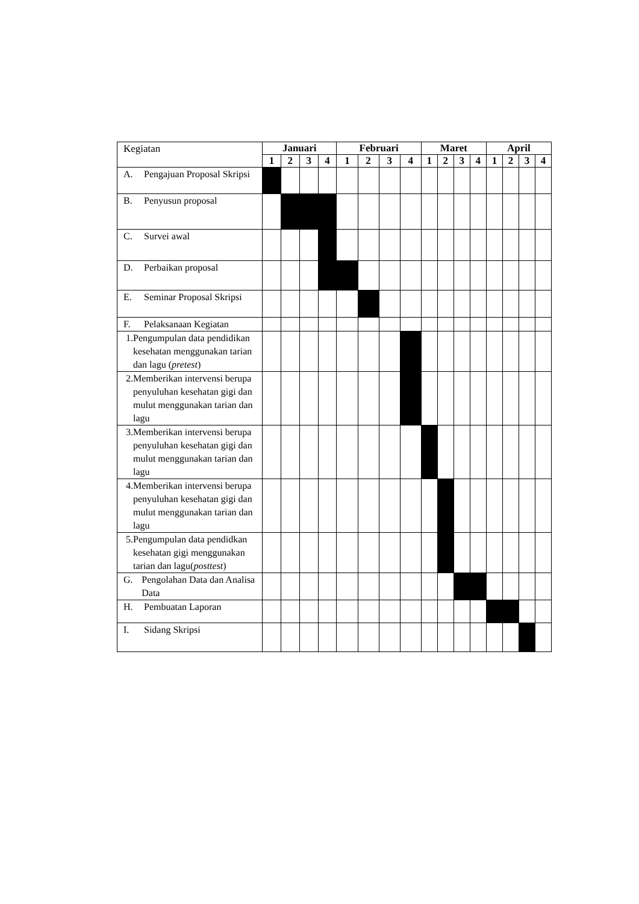| Kegiatan | Januari | | | | Februari | | | | Maret | | | | April | | | |
| | 1 | 2 | 3 | 4 | 1 | 2 | 3 | 4 | 1 | 2 | 3 | 4 | 1 | 2 | 3 | 4 |
| A. Pengajuan Proposal Skripsi | | | | | | | | | | | | | | | | |
| B. Penyusun proposal | | | | | | | | | | | | | | | | |
| C. Survei awal | | | | | | | | | | | | | | | | |
| D. Perbaikan proposal | | | | | | | | | | | | | | | | |
| E. Seminar Proposal Skripsi | | | | | | | | | | | | | | | | |
| F. Pelaksanaan Kegiatan | | | | | | | | | | | | | | | | |
| 1. Pengumpulan data pendidikan kesehatan menggunakan tarian dan lagu ( pretest ) | | | | | | | | | | | | | | | | |
| 2. Memberikan intervensi berupa penyuluhan kesehatan gigi dan mulut menggunakan tarian dan lagu | | | | | | | | | | | | | | | | |
| 3. Memberikan intervensi berupa penyuluhan kesehatan gigi dan mulut menggunakan tarian dan lagu | | | | | | | | | | | | | | | | |
| 4. Memberikan intervensi berupa penyuluhan kesehatan gigi dan mulut menggunakan tarian dan lagu | | | | | | | | | | | | | | | | |
| 5. Pengumpulan data pendidkan kesehatan gigi menggunakan tarian dan lagu( posttest ) | | | | | | | | | | | | | | | | |
| G. Pengolahan Data dan Analisa Data | | | | | | | | | | | | | | | | |
| H. Pembuatan Laporan | | | | | | | | | | | | | | | | |
| I. Sidang Skripsi | | | | | | | | | | | | | | | | |